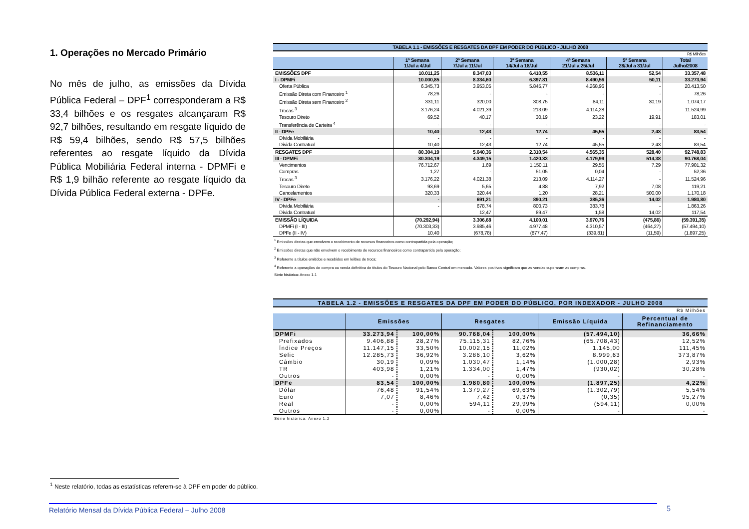1. Operações no Mercado Primário
No mês de julho, as emissões da Dívida Pública Federal – DPF<sup>1</sup> corresponderam a R$ 33,4 bilhões e os resgates alcançaram R$ 92,7 bilhões, resultando em resgate líquido de R$ 59,4 bilhões, sendo R$ 57,5 bilhões referentes ao resgate líquido da Dívida Pública Mobiliária Federal interna - DPMFi e R$ 1,9 bilhão referente ao resgate líquido da Dívida Pública Federal externa - DPFe.
| TABELA 1.1 - EMISSÕES E RESGATES DA DPF EM PODER DO PÚBLICO - JULHO 2008 | | | | | | |
| R$ Milhões | | | | | | |
| | 1ª Semana 1/Jul a 4/Jul | 2ª Semana 7/Jul a 11/Jul | 3ª Semana 14/Jul a 18/Jul | 4ª Semana 21/Jul a 25/Jul | 5ª Semana 28/Jul a 31/Jul | Total Julho/2008 |
| EMISSÕES DPF | 10.011,25 | 8.347,03 | 6.410,55 | 8.536,11 | 52,54 | 33.357,48 |
| I - DPMFi | 10.000,85 | 8.334,60 | 6.397,81 | 8.490,56 | 50,11 | 33.273,94 |
| Oferta Pública | 6.345,73 | 3.953,05 | 5.845,77 | 4.268,96 | - | 20.413,50 |
| Emissão Direta com Financeiro <sup>1</sup> | 78,26 | - | - | - | - | 78,26 |
| Emissão Direta sem Financeiro <sup>2</sup> | 331,11 | 320,00 | 308,75 | 84,11 | 30,19 | 1.074,17 |
| Trocas <sup>3</sup> | 3.176,24 | 4.021,39 | 213,09 | 4.114,28 | - | 11.524,99 |
| Tesouro Direto | 69,52 | 40,17 | 30,19 | 23,22 | 19,91 | 183,01 |
| Transferência de Carteira <sup>4</sup> | - | - | - | - | - | - |
| II - DPFe | 10,40 | 12,43 | 12,74 | 45,55 | 2,43 | 83,54 |
| Dívida Mobiliária | - | - | - | - | - | - |
| Dívida Contratual | 10,40 | 12,43 | 12,74 | 45,55 | 2,43 | 83,54 |
| RESGATES DPF | 80.304,19 | 5.040,36 | 2.310,54 | 4.565,35 | 528,40 | 92.748,83 |
| III - DPMFi | 80.304,19 | 4.349,15 | 1.420,33 | 4.179,99 | 514,38 | 90.768,04 |
| Vencimentos | 76.712,67 | 1,69 | 1.150,11 | 29,55 | 7,29 | 77.901,32 |
| Compras | 1,27 | - | 51,05 | 0,04 | - | 52,36 |
| Trocas <sup>3</sup> | 3.176,22 | 4.021,38 | 213,09 | 4.114,27 | - | 11.524,96 |
| Tesouro Direto | 93,69 | 5,65 | 4,88 | 7,92 | 7,08 | 119,21 |
| Cancelamentos | 320,33 | 320,44 | 1,20 | 28,21 | 500,00 | 1.170,18 |
| IV - DPFe | - | 691,21 | 890,21 | 385,36 | 14,02 | 1.980,80 |
| Dívida Mobiliária | - | 678,74 | 800,73 | 383,78 | - | 1.863,26 |
| Dívida Contratual | | 12,47 | 89,47 | 1,58 | 14,02 | 117,54 |
| EMISSÃO LÍQUIDA | (70.292,94) | 3.306,68 | 4.100,01 | 3.970,76 | (475,86) | (59.391,35) |
| DPMFi (I - III) | (70.303,33) | 3.985,46 | 4.977,48 | 4.310,57 | (464,27) | (57.494,10) |
| DPFe (II - IV) | 10,40 | (678,78) | (877,47) | (339,81) | (11,59) | (1.897,25) |
<sup>1</sup> Emissões diretas que envolvem o recebimento de recursos financeiros como contrapartida pela operação;
<sup>2</sup> Emissões diretas que não envolvem o recebimento de recursos financeiros como contrapartida pela operação;
<sup>3</sup> Referente a títulos emitidos e recebidos em leilões de troca;
<sup>4</sup> Referente a operações de compra ou venda definitiva de títulos do Tesouro Nacional pelo Banco Central em mercado. Valores positivos significam que as vendas superaram as compras.
Série histórica: Anexo 1.1
| TABELA 1.2 - EMISSÕES E RESGATES DA DPF EM PODER DO PÚBLICO, POR INDEXADOR - JULHO 2008 | | | | | | |
| R$ Milhões | | | | | | |
| | Emissões | | Resgates | | Emissão Líquida | Percentual de Refinanciamento |
| DPMFi | 33.273,94 | 100,00% | 90.768,04 | 100,00% | (57.494,10) | 36,66% |
| Prefixados | 9.406,88 | 28,27% | 75.115,31 | 82,76% | (65.708,43) | 12,52% |
| Índice Preços | 11.147,15 | 33,50% | 10.002,15 | 11,02% | 1.145,00 | 111,45% |
| Selic | 12.285,73 | 36,92% | 3.286,10 | 3,62% | 8.999,63 | 373,87% |
| Câmbio | 30,19 | 0,09% | 1.030,47 | 1,14% | (1.000,28) | 2,93% |
| TR | 403,98 | 1,21% | 1.334,00 | 1,47% | (930,02) | 30,28% |
| Outros | - | 0,00% | - | 0,00% | - | - |
| DPFe | 83,54 | 100,00% | 1.980,80 | 100,00% | (1.897,25) | 4,22% |
| Dólar | 76,48 | 91,54% | 1.379,27 | 69,63% | (1.302,79) | 5,54% |
| Euro | 7,07 | 8,46% | 7,42 | 0,37% | (0,35) | 95,27% |
| Real | - | 0,00% | 594,11 | 29,99% | (594,11) | 0,00% |
| Outros | - | 0,00% | - | 0,00% | - | - |
Série histórica: Anexo 1.2
<sup>1</sup> Neste relatório, todas as estatísticas referem-se à DPF em poder do público.
Relatório Mensal da Dívida Pública Federal – Julho 2008 5